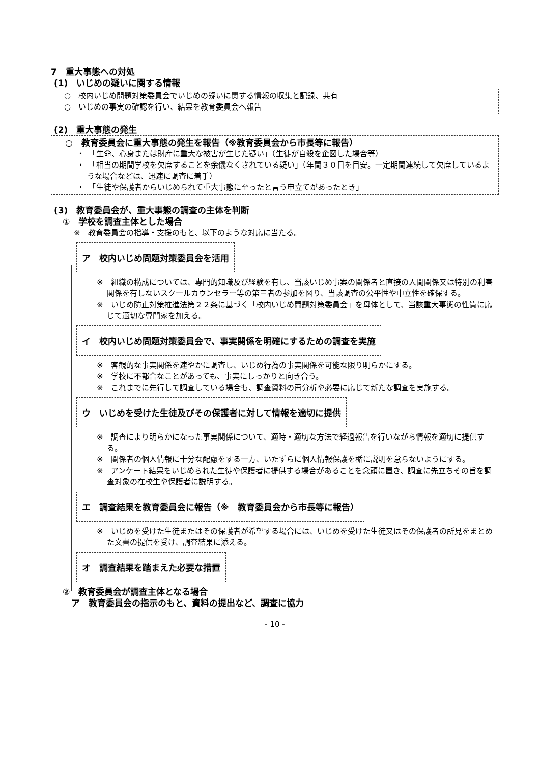7　重大事態への対処
(1)　いじめの疑いに関する情報
　○　校内いじめ問題対策委員会でいじめの疑いに関する情報の収集と記録、共有
　○　いじめの事実の確認を行い、結果を教育委員会へ報告
(2)　重大事態の発生
　○　教育委員会に重大事態の発生を報告（※教育委員会から市長等に報告）
・　「生命、心身または財産に重大な被害が生じた疑い」（生徒が自殺を企図した場合等）
・　「相当の期間学校を欠席することを余儀なくされている疑い」（年間３０日を目安。一定期間連続して欠席しているような場合などは、迅速に調査に着手）
・　「生徒や保護者からいじめられて重大事態に至ったと言う申立てがあったとき」
(3)　教育委員会が、重大事態の調査の主体を判断
　 ①　学校を調査主体とした場合
　　　※　教育委員会の指導・支援のもと、以下のような対応に当たる。
ア　校内いじめ問題対策委員会を活用
※　組織の構成については、専門的知識及び経験を有し、当該いじめ事案の関係者と直接の人間関係又は特別の利害関係を有しないスクールカウンセラー等の第三者の参加を図り、当該調査の公平性や中立性を確保する。
※　いじめ防止対策推進法第２２条に基づく「校内いじめ問題対策委員会」を母体として、当該重大事態の性質に応じて適切な専門家を加える。
イ　校内いじめ問題対策委員会で、事実関係を明確にするための調査を実施
※　客観的な事実関係を速やかに調査し、いじめ行為の事実関係を可能な限り明らかにする。
※　学校に不都合なことがあっても、事実にしっかりと向き合う。
※　これまでに先行して調査している場合も、調査資料の再分析や必要に応じて新たな調査を実施する。
ウ　いじめを受けた生徒及びその保護者に対して情報を適切に提供
※　調査により明らかになった事実関係について、適時・適切な方法で経過報告を行いながら情報を適切に提供する。
※　関係者の個人情報に十分な配慮をする一方、いたずらに個人情報保護を楯に説明を怠らないようにする。
※　アンケート結果をいじめられた生徒や保護者に提供する場合があることを念頭に置き、調査に先立ちその旨を調査対象の在校生や保護者に説明する。
エ　調査結果を教育委員会に報告（※　教育委員会から市長等に報告）
※　いじめを受けた生徒またはその保護者が希望する場合には、いじめを受けた生徒又はその保護者の所見をまとめた文書の提供を受け、調査結果に添える。
オ　調査結果を踏まえた必要な措置
　 ②　教育委員会が調査主体となる場合
　　 ア　教育委員会の指示のもと、資料の提出など、調査に協力
- 10 -